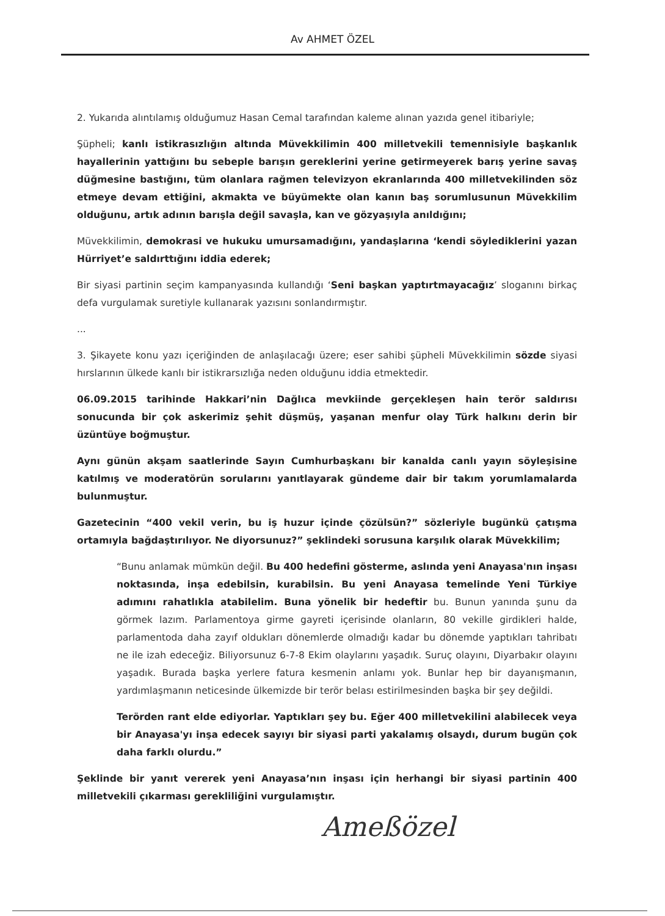Av AHMET ÖZEL
2. Yukarıda alıntılamış olduğumuz Hasan Cemal tarafından kaleme alınan yazıda genel itibariyle;
Şüpheli; kanlı istikrasızlığın altında Müvekkilimin 400 milletvekili temennisiyle başkanlık hayallerinin yattığını bu sebeple barışın gereklerini yerine getirmeyerek barış yerine savaş düğmesine bastığını, tüm olanlara rağmen televizyon ekranlarında 400 milletvekilinden söz etmeye devam ettiğini, akmakta ve büyümekte olan kanın baş sorumlusunun Müvekkilim olduğunu, artık adının barışla değil savaşla, kan ve gözyaşıyla anıldığını;
Müvekkilimin, demokrasi ve hukuku umursamadığını, yandaşlarına ‘kendi söylediklerini yazan Hürriyet’e saldırttığını iddia ederek;
Bir siyasi partinin seçim kampanyasında kullandığı ‘Seni başkan yaptırtmayacağız’ sloganını birkaç defa vurgulamak suretiyle kullanarak yazısını sonlandırmıştır.
...
3. Şikayete konu yazı içeriğinden de anlaşılacağı üzere; eser sahibi şüpheli Müvekkilimin sözde siyasi hırslarının ülkede kanlı bir istikrarsızlığa neden olduğunu iddia etmektedir.
06.09.2015 tarihinde Hakkari’nin Dağlıca mevkiinde gerçekleşen hain terör saldırısı sonucunda bir çok askerimiz şehit düşmüş, yaşanan menfur olay Türk halkını derin bir üzüntüye boğmuştur.
Aynı günün akşam saatlerinde Sayın Cumhurbaşkanı bir kanalda canlı yayın söyleşisine katılmış ve moderatörün sorularını yanıtlayarak gündeme dair bir takım yorumlamalarda bulunmuştur.
Gazetecinin “400 vekil verin, bu iş huzur içinde çözülsün?” sözleriyle bugünkü çatışma ortamıyla bağdaştırılıyor. Ne diyorsunuz?” şeklindeki sorusuna karşılık olarak Müvekkilim;
“Bunu anlamak mümkün değil. Bu 400 hedefini gösterme, aslında yeni Anayasa'nın inşası noktasında, inşa edebilsin, kurabilsin. Bu yeni Anayasa temelinde Yeni Türkiye adımını rahatlıkla atabilelim. Buna yönelik bir hedeftir bu. Bunun yanında şunu da görmek lazım. Parlamentoya girme gayreti içerisinde olanların, 80 vekille girdikleri halde, parlamentoda daha zayıf oldukları dönemlerde olmadığı kadar bu dönemde yaptıkları tahribatı ne ile izah edeceğiz. Biliyorsunuz 6-7-8 Ekim olaylarını yaşadık. Suruç olayını, Diyarbakır olayını yaşadık. Burada başka yerlere fatura kesmenin anlamı yok. Bunlar hep bir dayanışmanın, yardımlaşmanın neticesinde ülkemizde bir terör belası estirilmesinden başka bir şey değildi.
Terörden rant elde ediyorlar. Yaptıkları şey bu. Eğer 400 milletvekilini alabilecek veya bir Anayasa'yı inşa edecek sayıyı bir siyasi parti yakalamış olsaydı, durum bugün çok daha farklı olurdu.”
Şeklinde bir yanıt vererek yeni Anayasa’nın inşası için herhangi bir siyasi partinin 400 milletvekili çıkarması gerekliliğini vurgulamıştır.
Ameßözel